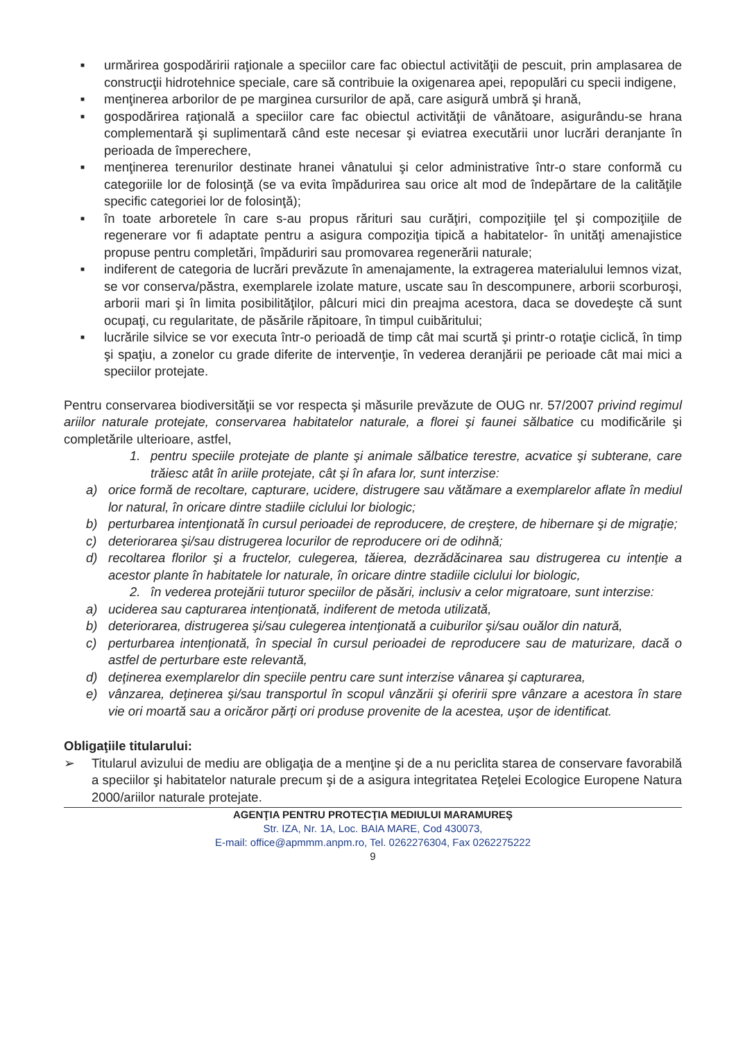■ urmărirea gospodăririi raţionale a speciilor care fac obiectul activităţii de pescuit, prin amplasarea de construcţii hidrotehnice speciale, care să contribuie la oxigenarea apei, repopulări cu specii indigene,
■ menţinerea arborilor de pe marginea cursurilor de apă, care asigură umbră şi hrană,
■ gospodărirea raţională a speciilor care fac obiectul activităţii de vânătoare, asigurându-se hrana complementară şi suplimentară când este necesar şi eviatrea executării unor lucrări deranjante în perioada de împerechere,
■ menţinerea terenurilor destinate hranei vânatului şi celor administrative într-o stare conformă cu categoriile lor de folosinţă (se va evita împădurirea sau orice alt mod de îndepărtare de la calităţile specific categoriei lor de folosinţă);
■ în toate arboretele în care s-au propus rărituri sau curăţiri, compoziţiile ţel şi compoziţiile de regenerare vor fi adaptate pentru a asigura compoziţia tipică a habitatelor- în unităţi amenajistice propuse pentru completări, împăduriri sau promovarea regenerării naturale;
■ indiferent de categoria de lucrări prevăzute în amenajamente, la extragerea materialului lemnos vizat, se vor conserva/păstra, exemplarele izolate mature, uscate sau în descompunere, arborii scorburoşi, arborii mari şi în limita posibilităţilor, pâlcuri mici din preajma acestora, daca se dovedeşte că sunt ocupaţi, cu regularitate, de păsările răpitoare, în timpul cuibăritului;
■ lucrările silvice se vor executa într-o perioadă de timp cât mai scurtă şi printr-o rotaţie ciclică, în timp şi spaţiu, a zonelor cu grade diferite de intervenţie, în vederea deranjării pe perioade cât mai mici a speciilor protejate.
Pentru conservarea biodiversităţii se vor respecta şi măsurile prevăzute de OUG nr. 57/2007 privind regimul ariilor naturale protejate, conservarea habitatelor naturale, a florei şi faunei sălbatice cu modificările şi completările ulterioare, astfel,
1. pentru speciile protejate de plante şi animale sălbatice terestre, acvatice şi subterane, care trăiesc atât în ariile protejate, cât şi în afara lor, sunt interzise:
a) orice formă de recoltare, capturare, ucidere, distrugere sau vătămare a exemplarelor aflate în mediul lor natural, în oricare dintre stadiile ciclului lor biologic;
b) perturbarea intenţionată în cursul perioadei de reproducere, de creştere, de hibernare şi de migraţie;
c) deteriorarea şi/sau distrugerea locurilor de reproducere ori de odihnă;
d) recoltarea florilor şi a fructelor, culegerea, tăierea, dezrădăcinarea sau distrugerea cu intenţie a acestor plante în habitatele lor naturale, în oricare dintre stadiile ciclului lor biologic,
2. în vederea protejării tuturor speciilor de păsări, inclusiv a celor migratoare, sunt interzise:
a) uciderea sau capturarea intenţionată, indiferent de metoda utilizată,
b) deteriorarea, distrugerea şi/sau culegerea intenţionată a cuiburilor şi/sau ouălor din natură,
c) perturbarea intenţionată, în special în cursul perioadei de reproducere sau de maturizare, dacă o astfel de perturbare este relevantă,
d) deţinerea exemplarelor din speciile pentru care sunt interzise vânarea şi capturarea,
e) vânzarea, deţinerea şi/sau transportul în scopul vânzării şi oferirii spre vânzare a acestora în stare vie ori moartă sau a oricăror părţi ori produse provenite de la acestea, uşor de identificat.
Obligaţiile titularului:
➢ Titularul avizului de mediu are obligaţia de a menţine şi de a nu periclita starea de conservare favorabilă a speciilor şi habitatelor naturale precum şi de a asigura integritatea Reţelei Ecologice Europene Natura 2000/ariilor naturale protejate.
AGENŢIA PENTRU PROTECŢIA MEDIULUI MARAMUREŞ
Str. IZA, Nr. 1A, Loc. BAIA MARE, Cod 430073,
E-mail: office@apmmm.anpm.ro, Tel. 0262276304, Fax 0262275222
9